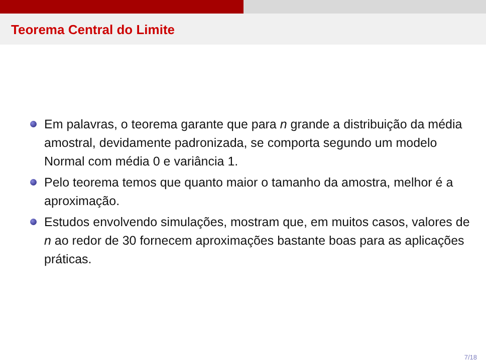Teorema Central do Limite
Em palavras, o teorema garante que para n grande a distribuição da média amostral, devidamente padronizada, se comporta segundo um modelo Normal com média 0 e variância 1.
Pelo teorema temos que quanto maior o tamanho da amostra, melhor é a aproximação.
Estudos envolvendo simulações, mostram que, em muitos casos, valores de n ao redor de 30 fornecem aproximações bastante boas para as aplicações práticas.
7/18